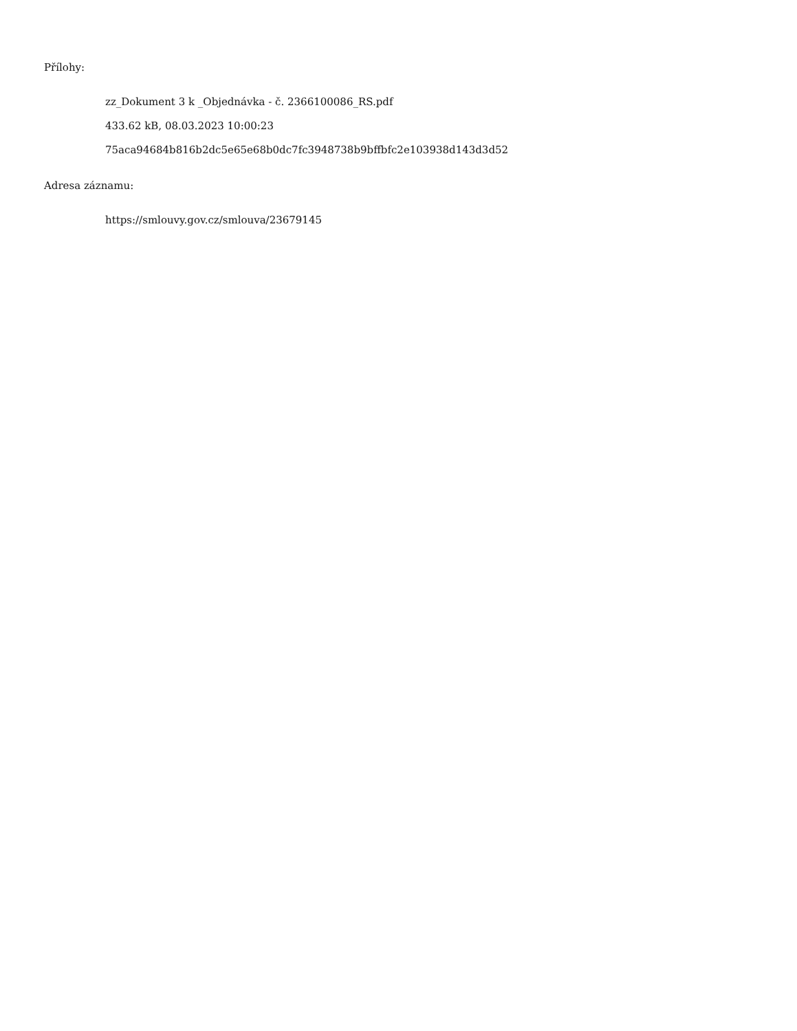Přílohy:
zz_Dokument 3 k _Objednávka - č. 2366100086_RS.pdf
433.62 kB, 08.03.2023 10:00:23
75aca94684b816b2dc5e65e68b0dc7fc3948738b9bffbfc2e103938d143d3d52
Adresa záznamu:
https://smlouvy.gov.cz/smlouva/23679145